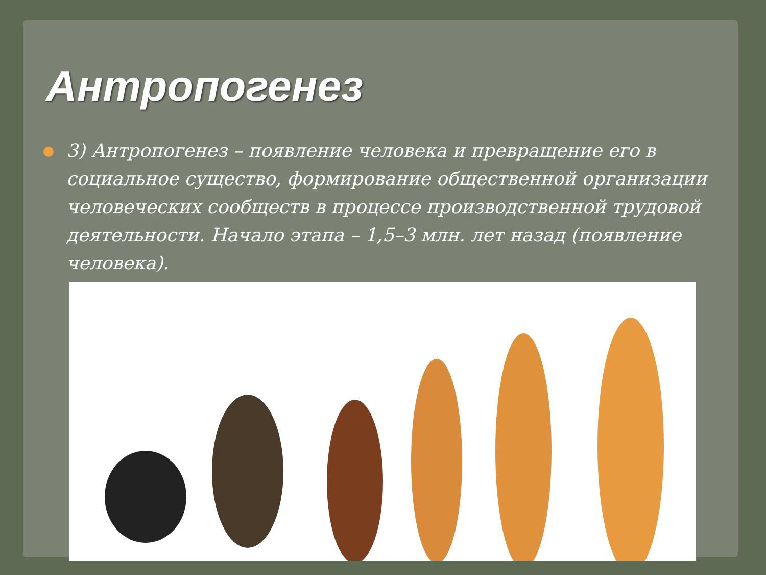Антропогенез
3) Антропогенез – появление человека и превращение его в социальное существо, формирование общественной организации человеческих сообществ в процессе производственной трудовой деятельности. Начало этапа – 1,5–3 млн. лет назад (появление человека).